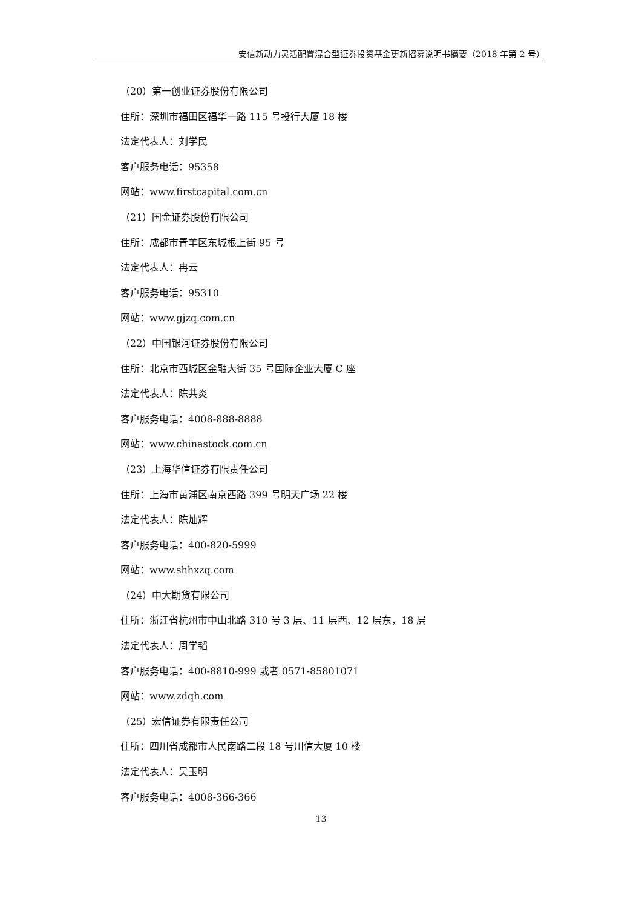安信新动力灵活配置混合型证券投资基金更新招募说明书摘要（2018 年第 2 号）
（20）第一创业证券股份有限公司
住所：深圳市福田区福华一路 115 号投行大厦 18 楼
法定代表人：刘学民
客户服务电话：95358
网站：www.firstcapital.com.cn
（21）国金证券股份有限公司
住所：成都市青羊区东城根上街 95 号
法定代表人：冉云
客户服务电话：95310
网站：www.gjzq.com.cn
（22）中国银河证券股份有限公司
住所：北京市西城区金融大街 35 号国际企业大厦 C 座
法定代表人：陈共炎
客户服务电话：4008-888-8888
网站：www.chinastock.com.cn
（23）上海华信证券有限责任公司
住所：上海市黄浦区南京西路 399 号明天广场 22 楼
法定代表人：陈灿辉
客户服务电话：400-820-5999
网站：www.shhxzq.com
（24）中大期货有限公司
住所：浙江省杭州市中山北路 310 号 3 层、11 层西、12 层东，18 层
法定代表人：周学韬
客户服务电话：400-8810-999 或者 0571-85801071
网站：www.zdqh.com
（25）宏信证券有限责任公司
住所：四川省成都市人民南路二段 18 号川信大厦 10 楼
法定代表人：吴玉明
客户服务电话：4008-366-366
13